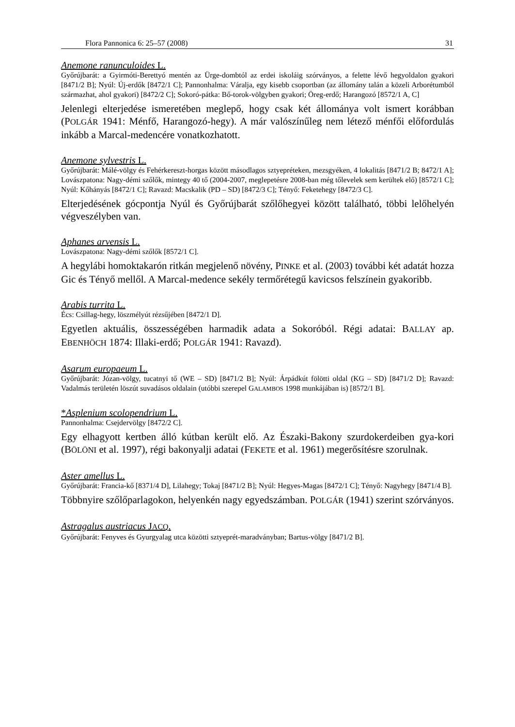Flora Pannonica 6: 25–57 (2008) 31
Anemone ranunculoides L.
Győrújbarát: a Gyirmóti-Berettyó mentén az Ürge-dombtól az erdei iskoláig szórványos, a felette lévő hegyoldalon gyakori [8471/2 B]; Nyúl: Új-erdők [8472/1 C]; Pannonhalma: Váralja, egy kisebb csoportban (az állomány talán a közeli Arborétumból származhat, ahol gyakori) [8472/2 C]; Sokoró-pátka: Bő-torok-völgyben gyakori; Öreg-erdő; Harangozó [8572/1 A, C]
Jelenlegi elterjedése ismeretében meglepő, hogy csak két állománya volt ismert korábban (POLGÁR 1941: Ménfő, Harangozó-hegy). A már valószínűleg nem létező ménfői előfordulás inkább a Marcal-medencére vonatkozhatott.
Anemone sylvestris L.
Győrújbarát: Málé-völgy és Fehérkereszt-horgas között másodlagos sztyepréteken, mezsgyéken, 4 lokalitás [8471/2 B; 8472/1 A]; Lovászpatona: Nagy-démi szőlők, mintegy 40 tő (2004-2007, meglepetésre 2008-ban még tőlevelek sem kerültek elő) [8572/1 C]; Nyúl: Kőhányás [8472/1 C]; Ravazd: Macskalik (PD – SD) [8472/3 C]; Tényő: Feketehegy [8472/3 C].
Elterjedésének gócpontja Nyúl és Győrújbarát szőlőhegyei között található, többi lelőhelyén végveszélyben van.
Aphanes arvensis L.
Lovászpatona: Nagy-démi szőlők [8572/1 C].
A hegylábi homoktakarón ritkán megjelenő növény, PINKE et al. (2003) további két adatát hozza Gic és Tényő mellől. A Marcal-medence sekély termőrétegű kavicsos felszínein gyakoribb.
Arabis turrita L.
Écs: Csillag-hegy, löszmélyút rézsűjében [8472/1 D].
Egyetlen aktuális, összességében harmadik adata a Sokoróból. Régi adatai: BALLAY ap. EBENHÖCH 1874: Illaki-erdő; POLGÁR 1941: Ravazd).
Asarum europaeum L.
Győrújbarát: Józan-völgy, tucatnyi tő (WE – SD) [8471/2 B]; Nyúl: Árpádkút fölötti oldal (KG – SD) [8471/2 D]; Ravazd: Vadalmás területén löszút suvadásos oldalain (utóbbi szerepel GALAMBOS 1998 munkájában is) [8572/1 B].
*Asplenium scolopendrium L.
Pannonhalma: Csejdervölgy [8472/2 C].
Egy elhagyott kertben álló kútban került elő. Az Északi-Bakony szurdokerdeiben gya-kori (BÖLÖNI et al. 1997), régi bakonyalji adatai (FEKETE et al. 1961) megerősítésre szorulnak.
Aster amellus L.
Győrújbarát: Francia-kő [8371/4 D], Lilahegy; Tokaj [8471/2 B]; Nyúl: Hegyes-Magas [8472/1 C]; Tényő: Nagyhegy [8471/4 B].
Többnyire szőlőparlagokon, helyenkén nagy egyedszámban. POLGÁR (1941) szerint szórványos.
Astragalus austriacus JACQ.
Győrújbarát: Fenyves és Gyurgyalag utca közötti sztyeprét-maradványban; Bartus-völgy [8471/2 B].